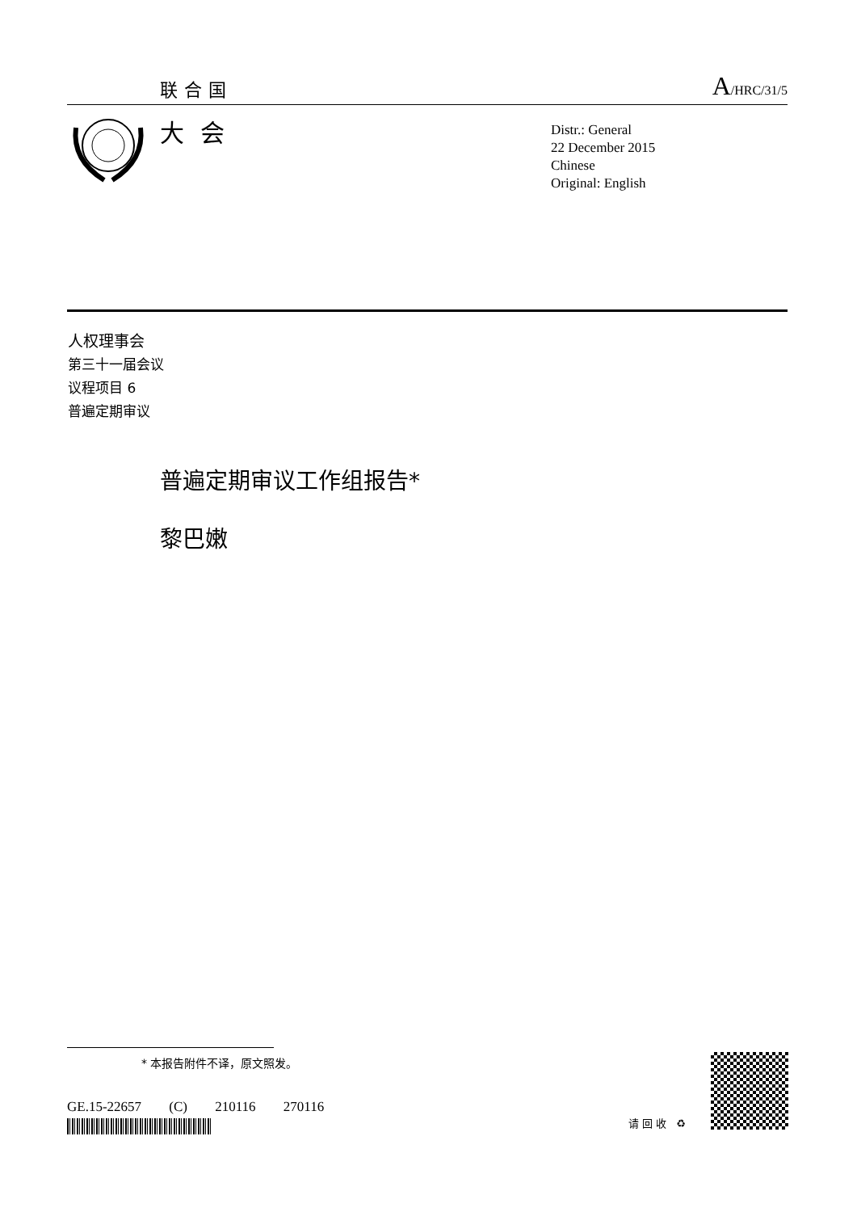联合国 A/HRC/31/5
大会
Distr.: General
22 December 2015
Chinese
Original: English
人权理事会
第三十一届会议
议程项目 6
普遍定期审议
普遍定期审议工作组报告*
黎巴嫩
* 本报告附件不译，原文照发。
GE.15-22657 (C) 210116 270116
请回收 ♻